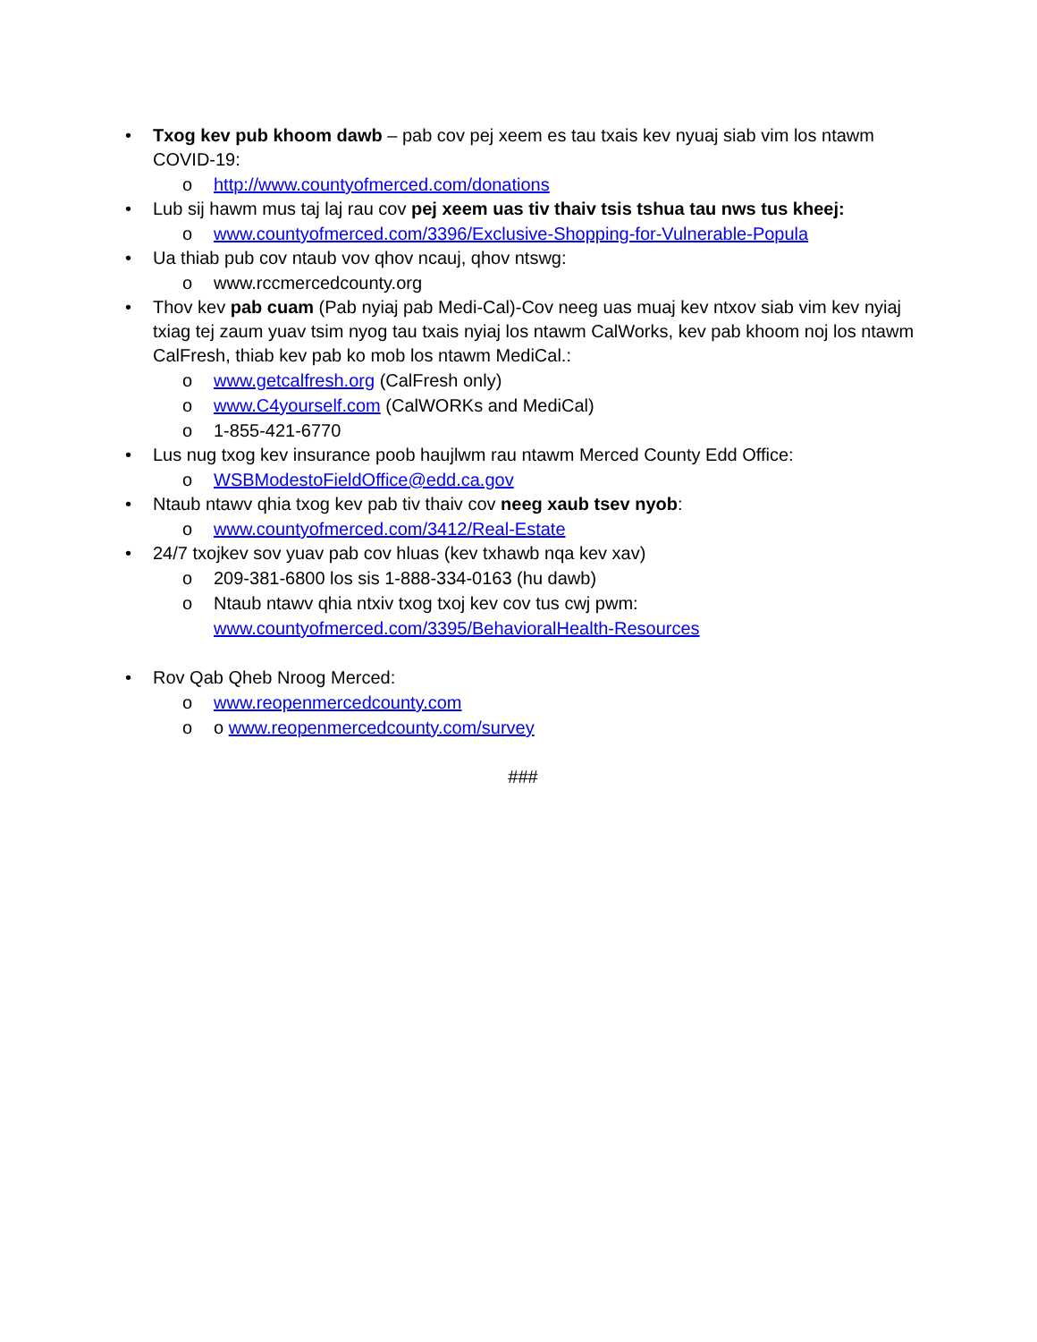• Txog kev pub khoom dawb – pab cov pej xeem es tau txais kev nyuaj siab vim los ntawm COVID-19:
o http://www.countyofmerced.com/donations
• Lub sij hawm mus taj laj rau cov pej xeem uas tiv thaiv tsis tshua tau nws tus kheej:
o www.countyofmerced.com/3396/Exclusive-Shopping-for-Vulnerable-Popula
• Ua thiab pub cov ntaub vov qhov ncauj, qhov ntswg:
o www.rccmercedcounty.org
• Thov kev pab cuam (Pab nyiaj pab Medi-Cal)-Cov neeg uas muaj kev ntxov siab vim kev nyiaj txiag tej zaum yuav tsim nyog tau txais nyiaj los ntawm CalWorks, kev pab khoom noj los ntawm CalFresh, thiab kev pab ko mob los ntawm MediCal.:
o www.getcalfresh.org (CalFresh only)
o www.C4yourself.com (CalWORKs and MediCal)
o 1-855-421-6770
• Lus nug txog kev insurance poob haujlwm rau ntawm Merced County Edd Office:
o WSBModestoFieldOffice@edd.ca.gov
• Ntaub ntawv qhia txog kev pab tiv thaiv cov neeg xaub tsev nyob:
o www.countyofmerced.com/3412/Real-Estate
• 24/7 txojkev sov yuav pab cov hluas (kev txhawb nqa kev xav)
o 209-381-6800 los sis 1-888-334-0163 (hu dawb)
o Ntaub ntawv qhia ntxiv txog txoj kev cov tus cwj pwm:
www.countyofmerced.com/3395/BehavioralHealth-Resources
• Rov Qab Qheb Nroog Merced:
o www.reopenmercedcounty.com
o o www.reopenmercedcounty.com/survey
###